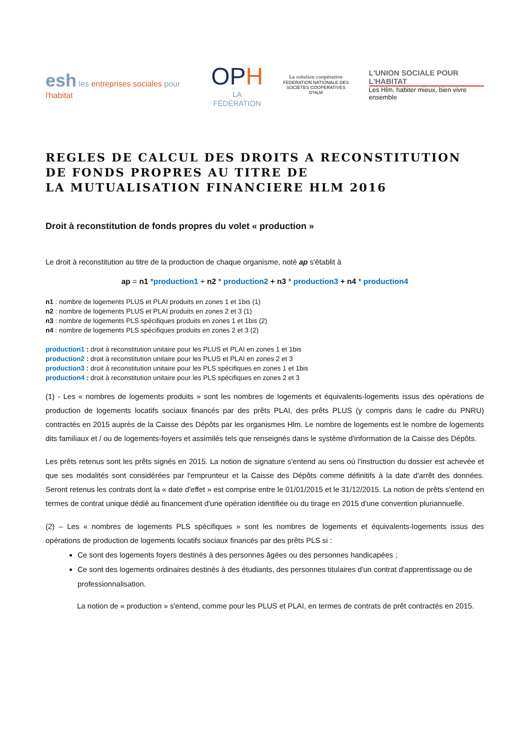esh les entreprises sociales pour l'habitat
OPH
LA FÉDÉRATION
La solution coopérative
FEDERATION NATIONALE DES
SOCIETES COOPERATIVES D'HLM
L'UNION SOCIALE POUR L'HABITAT
Les Hlm, habiter mieux, bien vivre ensemble
REGLES DE CALCUL DES DROITS A RECONSTITUTION
DE FONDS PROPRES AU TITRE DE
LA MUTUALISATION FINANCIERE HLM 2016
Droit à reconstitution de fonds propres du volet « production »
Le droit à reconstitution au titre de la production de chaque organisme, noté ap s'établit à
ap = n1 *production1 + n2 * production2 + n3 * production3 + n4 * production4
n1 : nombre de logements PLUS et PLAI produits en zones 1 et 1bis (1)
n2 : nombre de logements PLUS et PLAI produits en zones 2 et 3 (1)
n3 : nombre de logements PLS spécifiques produits en zones 1 et 1bis (2)
n4 : nombre de logements PLS spécifiques produits en zones 2 et 3 (2)
production1 : droit à reconstitution unitaire pour les PLUS et PLAI en zones 1 et 1bis
production2 : droit à reconstitution unitaire pour les PLUS et PLAI en zones 2 et 3
production3 : droit à reconstitution unitaire pour les PLS spécifiques en zones 1 et 1bis
production4 : droit à reconstitution unitaire pour les PLS spécifiques en zones 2 et 3
(1) - Les « nombres de logements produits » sont les nombres de logements et équivalents-logements issus des opérations de production de logements locatifs sociaux financés par des prêts PLAI, des prêts PLUS (y compris dans le cadre du PNRU) contractés en 2015 auprès de la Caisse des Dépôts par les organismes Hlm. Le nombre de logements est le nombre de logements dits familiaux et / ou de logements-foyers et assimilés tels que renseignés dans le système d'information de la Caisse des Dépôts.
Les prêts retenus sont les prêts signés en 2015. La notion de signature s'entend au sens où l'instruction du dossier est achevée et que ses modalités sont considérées par l'emprunteur et la Caisse des Dépôts comme définitifs à la date d'arrêt des données. Seront retenus les contrats dont la « date d'effet » est comprise entre le 01/01/2015 et le 31/12/2015. La notion de prêts s'entend en termes de contrat unique dédié au financement d'une opération identifiée ou du tirage en 2015 d'une convention pluriannuelle.
(2) – Les « nombres de logements PLS spécifiques » sont les nombres de logements et équivalents-logements issus des opérations de production de logements locatifs sociaux financés par des prêts PLS si :
Ce sont des logements foyers destinés à des personnes âgées ou des personnes handicapées ;
Ce sont des logements ordinaires destinés à des étudiants, des personnes titulaires d'un contrat d'apprentissage ou de professionnalisation.
La notion de « production » s'entend, comme pour les PLUS et PLAI, en termes de contrats de prêt contractés en 2015.